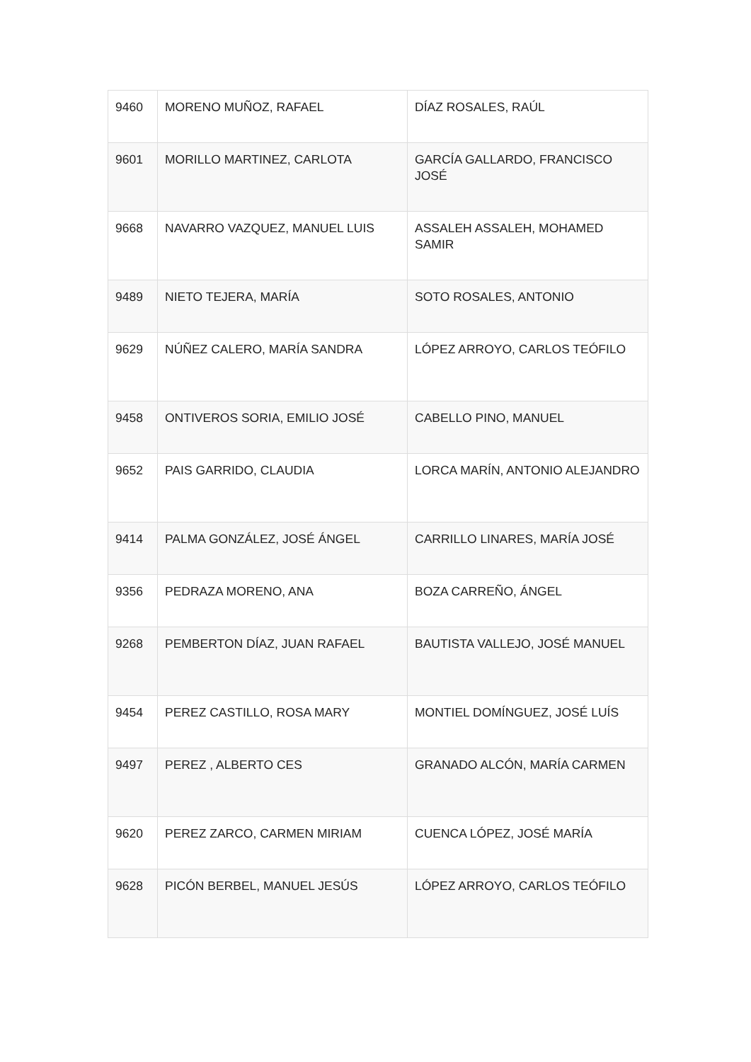| 9460 | MORENO MUÑOZ, RAFAEL | DÍAZ ROSALES, RAÚL |
| 9601 | MORILLO MARTINEZ, CARLOTA | GARCÍA GALLARDO, FRANCISCO JOSÉ |
| 9668 | NAVARRO VAZQUEZ, MANUEL LUIS | ASSALEH ASSALEH, MOHAMED SAMIR |
| 9489 | NIETO TEJERA, MARÍA | SOTO ROSALES, ANTONIO |
| 9629 | NÚÑEZ CALERO, MARÍA SANDRA | LÓPEZ ARROYO, CARLOS TEÓFILO |
| 9458 | ONTIVEROS SORIA, EMILIO JOSÉ | CABELLO PINO, MANUEL |
| 9652 | PAIS GARRIDO, CLAUDIA | LORCA MARÍN, ANTONIO ALEJANDRO |
| 9414 | PALMA GONZÁLEZ, JOSÉ ÁNGEL | CARRILLO LINARES, MARÍA JOSÉ |
| 9356 | PEDRAZA MORENO, ANA | BOZA CARREÑO, ÁNGEL |
| 9268 | PEMBERTON DÍAZ, JUAN RAFAEL | BAUTISTA VALLEJO, JOSÉ MANUEL |
| 9454 | PEREZ CASTILLO, ROSA MARY | MONTIEL DOMÍNGUEZ, JOSÉ LUÍS |
| 9497 | PEREZ , ALBERTO CES | GRANADO ALCÓN, MARÍA CARMEN |
| 9620 | PEREZ ZARCO, CARMEN MIRIAM | CUENCA LÓPEZ, JOSÉ MARÍA |
| 9628 | PICÓN BERBEL, MANUEL JESÚS | LÓPEZ ARROYO, CARLOS TEÓFILO |